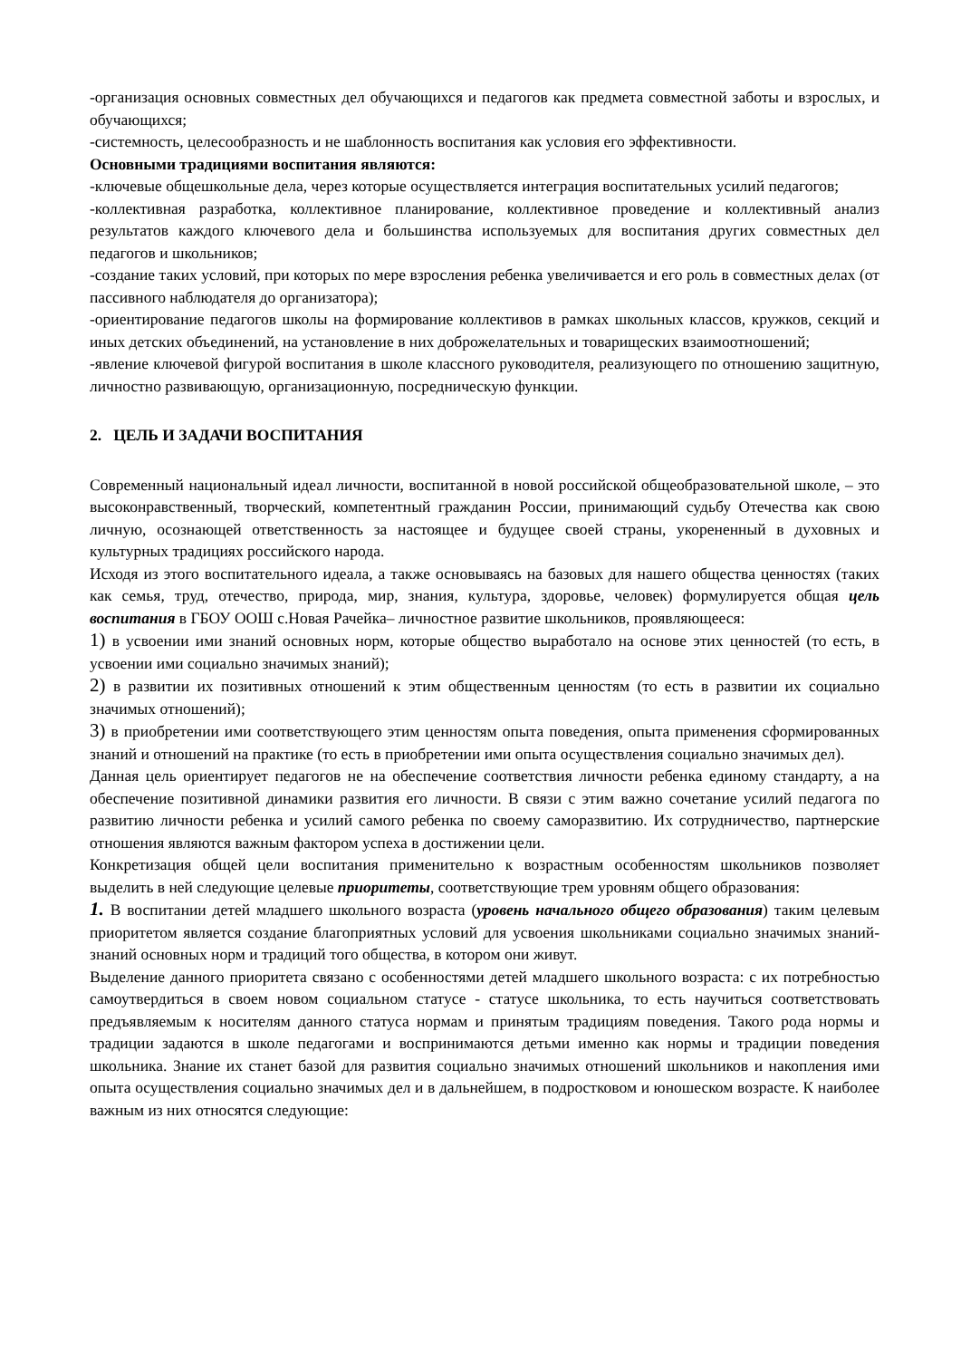-организация основных совместных дел обучающихся и педагогов как предмета совместной заботы и взрослых, и обучающихся;
-системность, целесообразность и не шаблонность воспитания как условия его эффективности.
Основными традициями воспитания являются:
-ключевые общешкольные дела, через которые осуществляется интеграция воспитательных усилий педагогов;
-коллективная разработка, коллективное планирование, коллективное проведение и коллективный анализ результатов каждого ключевого дела и большинства используемых для воспитания других совместных дел педагогов и школьников;
-создание таких условий, при которых по мере взросления ребенка увеличивается и его роль в совместных делах (от пассивного наблюдателя до организатора);
-ориентирование педагогов школы на формирование коллективов в рамках школьных классов, кружков, секций и иных детских объединений, на установление в них доброжелательных и товарищеских взаимоотношений;
-явление ключевой фигурой воспитания в школе классного руководителя, реализующего по отношению защитную, личностно развивающую, организационную, посредническую функции.
2. ЦЕЛЬ И ЗАДАЧИ ВОСПИТАНИЯ
Современный национальный идеал личности, воспитанной в новой российской общеобразовательной школе, – это высоконравственный, творческий, компетентный гражданин России, принимающий судьбу Отечества как свою личную, осознающей ответственность за настоящее и будущее своей страны, укорененный в духовных и культурных традициях российского народа.
Исходя из этого воспитательного идеала, а также основываясь на базовых для нашего общества ценностях (таких как семья, труд, отечество, природа, мир, знания, культура, здоровье, человек) формулируется общая цель воспитания в ГБОУ ООШ с.Новая Рачейка– личностное развитие школьников, проявляющееся:
1) в усвоении ими знаний основных норм, которые общество выработало на основе этих ценностей (то есть, в усвоении ими социально значимых знаний);
2) в развитии их позитивных отношений к этим общественным ценностям (то есть в развитии их социально значимых отношений);
3) в приобретении ими соответствующего этим ценностям опыта поведения, опыта применения сформированных знаний и отношений на практике (то есть в приобретении ими опыта осуществления социально значимых дел).
Данная цель ориентирует педагогов не на обеспечение соответствия личности ребенка единому стандарту, а на обеспечение позитивной динамики развития его личности. В связи с этим важно сочетание усилий педагога по развитию личности ребенка и усилий самого ребенка по своему саморазвитию. Их сотрудничество, партнерские отношения являются важным фактором успеха в достижении цели.
Конкретизация общей цели воспитания применительно к возрастным особенностям школьников позволяет выделить в ней следующие целевые приоритеты, соответствующие трем уровням общего образования:
1. В воспитании детей младшего школьного возраста (уровень начального общего образования) таким целевым приоритетом является создание благоприятных условий для усвоения школьниками социально значимых знаний-знаний основных норм и традиций того общества, в котором они живут.
Выделение данного приоритета связано с особенностями детей младшего школьного возраста: с их потребностью самоутвердиться в своем новом социальном статусе - статусе школьника, то есть научиться соответствовать предъявляемым к носителям данного статуса нормам и принятым традициям поведения. Такого рода нормы и традиции задаются в школе педагогами и воспринимаются детьми именно как нормы и традиции поведения школьника. Знание их станет базой для развития социально значимых отношений школьников и накопления ими опыта осуществления социально значимых дел и в дальнейшем, в подростковом и юношеском возрасте. К наиболее важным из них относятся следующие: